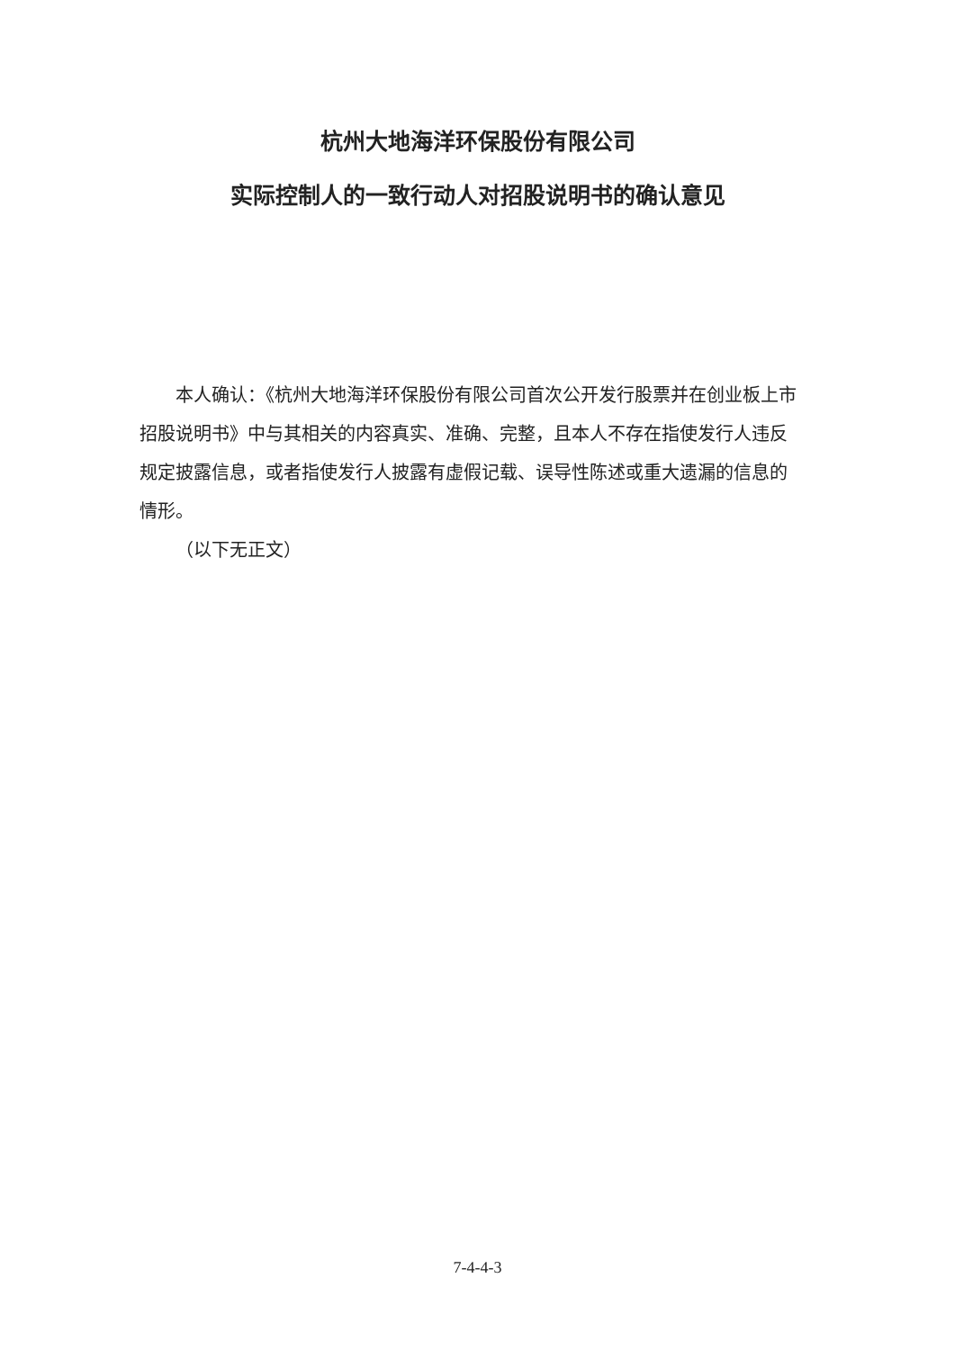杭州大地海洋环保股份有限公司
实际控制人的一致行动人对招股说明书的确认意见
本人确认：《杭州大地海洋环保股份有限公司首次公开发行股票并在创业板上市招股说明书》中与其相关的内容真实、准确、完整，且本人不存在指使发行人违反规定披露信息，或者指使发行人披露有虚假记载、误导性陈述或重大遗漏的信息的情形。
（以下无正文）
7-4-4-3